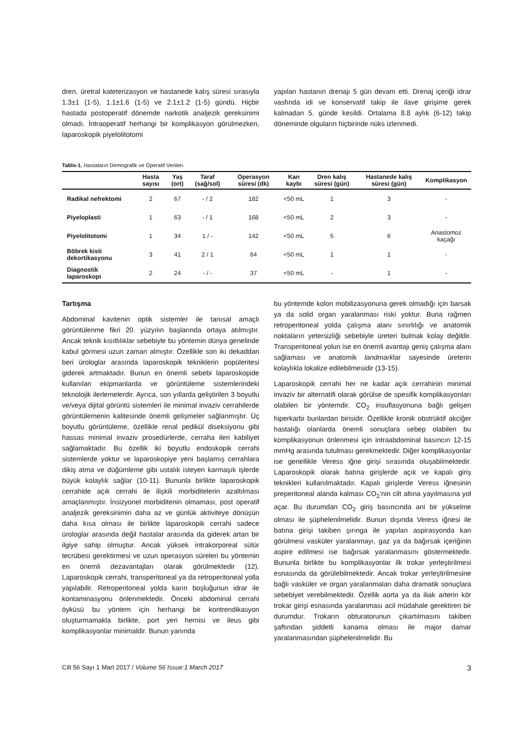dren, üretral kateterizasyon ve hastanede kalış süresi sırasıyla 1.3±1 (1-5), 1.1±1.6 (1-5) ve 2.1±1.2 (1-5) gündü. Hiçbir hastada postoperatif dönemde narkotik analjezik gereksinimi olmadı. İntraoperatif herhangi bir komplikasyon görülmezken, laparoskopik piyelolitotomi
yapılan hastanın drenajı 5 gün devam etti. Drenaj içeriği idrar vasfında idi ve konservatif takip ile ilave girişime gerek kalmadan 5. günde kesildi. Ortalama 8.8 aylık (6-12) takip döneminde olguların hiçbirinde nüks izlenmedi.
Tablo-1. Hastaların Demografik ve Operatif Verileri.
| | Hasta sayısı | Yaş (ort) | Taraf (sağ/sol) | Operasyon süresi (dk) | Kan kaybı | Dren kalış süresi (gün) | Hastanede kalış süresi (gün) | Komplikasyon |
| --- | --- | --- | --- | --- | --- | --- | --- | --- |
| Radikal nefrektomi | 2 | 67 | - / 2 | 182 | <50 mL | 1 | 3 | - |
| Piyeloplasti | 1 | 63 | - / 1 | 168 | <50 mL | 2 | 3 | - |
| Piyelolitotomi | 1 | 34 | 1 / - | 142 | <50 mL | 5 | 6 | Anastomoz kaçağı |
| Böbrek kisti dekortikasyonu | 3 | 41 | 2 / 1 | 64 | <50 mL | 1 | 1 | - |
| Diagnostik laparoskopi | 2 | 24 | - / - | 37 | <50 mL | - | 1 | - |
Tartışma
Abdominal kavitenin optik sistemler ile tanısal amaçlı görüntülenme fikri 20. yüzyılın başlarında ortaya atılmıştır. Ancak teknik kısıtlılıklar sebebiyle bu yöntemin dünya genelinde kabul görmesi uzun zaman almıştır. Özellikle son iki dekaddan beri ürologlar arasında laparoskopik tekniklerin popüleritesi giderek artmaktadır. Bunun en önemli sebebi laparoskopide kullanılan ekipmanlarda ve görüntüleme sistemlerindeki teknolojik ilerlemelerdir. Ayrıca, son yıllarda geliştirilen 3 boyutlu ve/veya dijital görüntü sistemleri ile minimal invaziv cerrahilerde görüntülemenin kalitesinde önemli gelişmeler sağlanmıştır. Üç boyutlu görüntüleme, özellikle renal pedikül diseksiyonu gibi hassas minimal invaziv prosedürlerde, cerraha ileri kabiliyet sağlamaktadır. Bu özellik iki boyutlu endoskopik cerrahi sistemlerde yoktur ve laparoskopiye yeni başlamış cerrahlara dikiş atma ve düğümleme gibi ustalık isteyen karmaşık işlerde büyük kolaylık sağlar (10-11). Bununla birlikte laparoskopik cerrahide açık cerrahi ile ilişkili morbiditelerin azaltılması amaçlanmıştır. İnsizyonel morbiditenin olmaması, post operatif analjezik gereksinimin daha az ve günlük aktiviteye dönüşün daha kısa olması ile birlikte laparoskopik cerrahi sadece ürologlar arasında değil hastalar arasında da giderek artan bir ilgiye sahip olmuştur. Ancak yüksek intrakorporeal sütür tecrübesi gerektirmesi ve uzun operasyon süreleri bu yöntemin en önemli dezavantajları olarak görülmektedir (12). Laparoskopik cerrahi, transperitoneal ya da retroperitoneal yolla yapılabilir. Retroperitoneal yolda karın boşluğunun idrar ile kontaminasyonu önlenmektedir. Önceki abdominal cerrahi öyküsü bu yöntem için herhangi bir kontrendikasyon oluşturmamakla birlikte, port yeri hernisi ve ileus gibi komplikasyonlar minimaldir. Bunun yanında
bu yöntemde kolon mobilizasyonuna gerek olmadığı için barsak ya da solid organ yaralanması riski yoktur. Buna rağmen retroperitoneal yolda çalışma alanı sınırlılığı ve anatomik noktaların yetersizliği sebebiyle üreteri bulmak kolay değildir. Transperitoneal yolun ise en önemli avantajı geniş çalışma alanı sağlaması ve anatomik landmarklar sayesinde üreterin kolaylıkla lokalize edilebilmesidir (13-15).
Laparoskopik cerrahi her ne kadar açık cerrahinin minimal invaziv bir alternatifi olarak görülse de spesifik komplikasyonları olabilen bir yöntemdir. CO<sub>2</sub> insuflasyonuna bağlı gelişen hiperkarbi bunlardan birisidir. Özellikle kronik obstrüktif akciğer hastalığı olanlarda önemli sonuçlara sebep olabilen bu komplikasyonun önlenmesi için intraabdominal basıncın 12-15 mmHg arasında tutulması gerekmektedir. Diğer komplikasyonlar ise genellikle Veress iğne girişi sırasında oluşabilmektedir. Laparoskopik olarak batına girişlerde açık ve kapalı giriş teknikleri kullanılmaktadır. Kapalı girişlerde Veress iğnesinin preperitoneal alanda kalması CO<sub>2</sub>’nin cilt altına yayılmasına yol açar. Bu durumdan CO<sub>2</sub> giriş basıncında ani bir yükselme olması ile şüphelenilmelidir. Bunun dışında Veress iğnesi ile batına girişi takiben şırınga ile yapılan aspirasyonda kan görülmesi vasküler yaralanmayı, gaz ya da bağırsak içeriğinin aspire edilmesi ise bağırsak yaralanmasını göstermektedir. Bununla birlikte bu komplikasyonlar ilk trokar yerleştirilmesi esnasında da görülebilmektedir. Ancak trokar yerleştirilmesine bağlı vasküler ve organ yaralanmaları daha dramatik sonuçlara sebebiyet verebilmektedir. Özellik aorta ya da iliak arterin kör trokar girişi esnasında yaralanması acil müdahale gerektiren bir durumdur. Trokarın obturatorunun çıkartılmasını takiben şaftından şiddetli kanama olması ile major damar yaralanmasından şüphelenilmelidir. Bu
Cilt 56 Sayı 1 Mart 2017 / Volume 56 Issue:1 March 2017 3